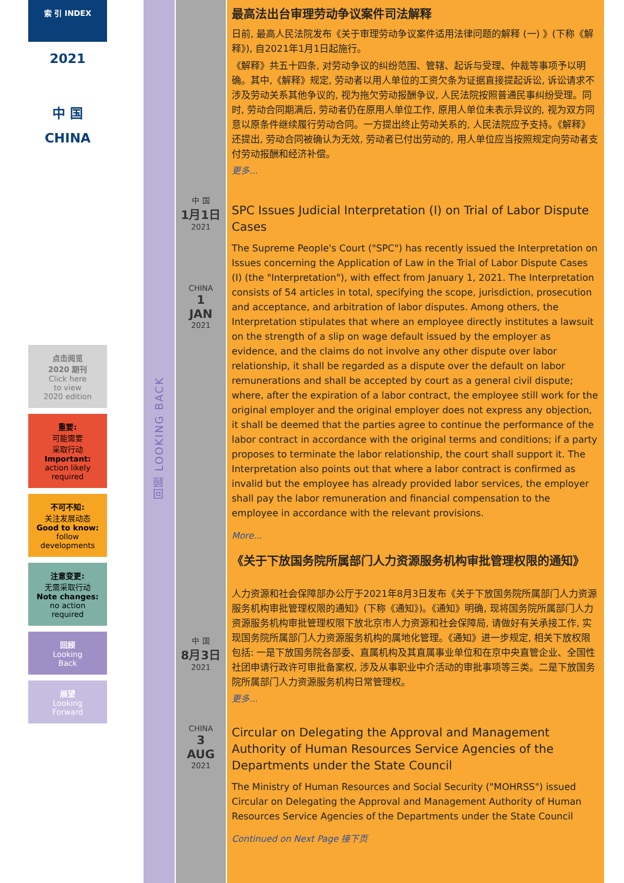索 引 INDEX
2021
中 国
CHINA
点击阅览
2020 期刊
Click here
to view
2020 edition
重要:
可能需要
采取行动
Important:
action likely
required
不可不知:
关注发展动态
Good to know:
follow
developments
注意变更:
无需采取行动
Note changes:
no action
required
回顾
Looking
Back
展望
Looking
Forward
回顾 LOOKING BACK
中 国
1月1日
2021
CHINA
1
JAN
2021
中 国
8月3日
2021
CHINA
3
AUG
2021
最高法出台审理劳动争议案件司法解释
日前, 最高人民法院发布《关于审理劳动争议案件适用法律问题的解释 (一) 》(下称《解释》), 自2021年1月1日起施行。
《解释》共五十四条, 对劳动争议的纠纷范围、管辖、起诉与受理、仲裁等事项予以明确。其中,《解释》规定, 劳动者以用人单位的工资欠条为证据直接提起诉讼, 诉讼请求不涉及劳动关系其他争议的, 视为拖欠劳动报酬争议, 人民法院按照普通民事纠纷受理。同时, 劳动合同期满后, 劳动者仍在原用人单位工作, 原用人单位未表示异议的, 视为双方同意以原条件继续履行劳动合同。一方提出终止劳动关系的, 人民法院应予支持。《解释》还提出, 劳动合同被确认为无效, 劳动者已付出劳动的, 用人单位应当按照规定向劳动者支付劳动报酬和经济补偿。
更多...
SPC Issues Judicial Interpretation (I) on Trial of Labor Dispute Cases
The Supreme People's Court ("SPC") has recently issued the Interpretation on Issues concerning the Application of Law in the Trial of Labor Dispute Cases (I) (the "Interpretation"), with effect from January 1, 2021. The Interpretation consists of 54 articles in total, specifying the scope, jurisdiction, prosecution and acceptance, and arbitration of labor disputes. Among others, the Interpretation stipulates that where an employee directly institutes a lawsuit on the strength of a slip on wage default issued by the employer as evidence, and the claims do not involve any other dispute over labor relationship, it shall be regarded as a dispute over the default on labor remunerations and shall be accepted by court as a general civil dispute; where, after the expiration of a labor contract, the employee still work for the original employer and the original employer does not express any objection, it shall be deemed that the parties agree to continue the performance of the labor contract in accordance with the original terms and conditions; if a party proposes to terminate the labor relationship, the court shall support it. The Interpretation also points out that where a labor contract is confirmed as invalid but the employee has already provided labor services, the employer shall pay the labor remuneration and financial compensation to the employee in accordance with the relevant provisions.
More...
《关于下放国务院所属部门人力资源服务机构审批管理权限的通知》
人力资源和社会保障部办公厅于2021年8月3日发布《关于下放国务院所属部门人力资源服务机构审批管理权限的通知》(下称《通知》)。《通知》明确, 现将国务院所属部门人力资源服务机构审批管理权限下放北京市人力资源和社会保障局, 请做好有关承接工作, 实现国务院所属部门人力资源服务机构的属地化管理。《通知》进一步规定, 相关下放权限包括: 一是下放国务院各部委、直属机构及其直属事业单位和在京中央直管企业、全国性社团申请行政许可审批备案权, 涉及从事职业中介活动的审批事项等三类。二是下放国务院所属部门人力资源服务机构日常管理权。
更多...
Circular on Delegating the Approval and Management Authority of Human Resources Service Agencies of the Departments under the State Council
The Ministry of Human Resources and Social Security ("MOHRSS") issued Circular on Delegating the Approval and Management Authority of Human Resources Service Agencies of the Departments under the State Council
Continued on Next Page 接下页